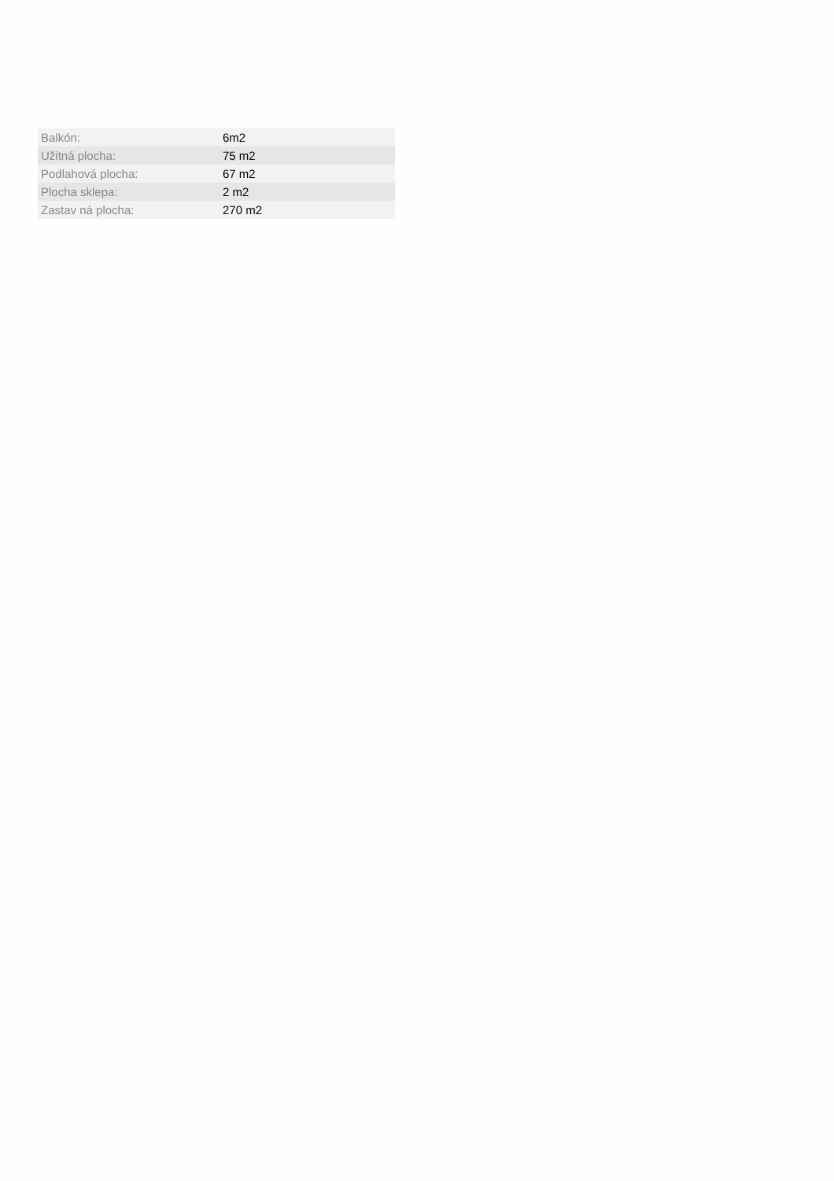| Balkón: | 6m2 |
| Užitná plocha: | 75 m2 |
| Podlahová plocha: | 67 m2 |
| Plocha sklepa: | 2 m2 |
| Zastav ná plocha: | 270 m2 |